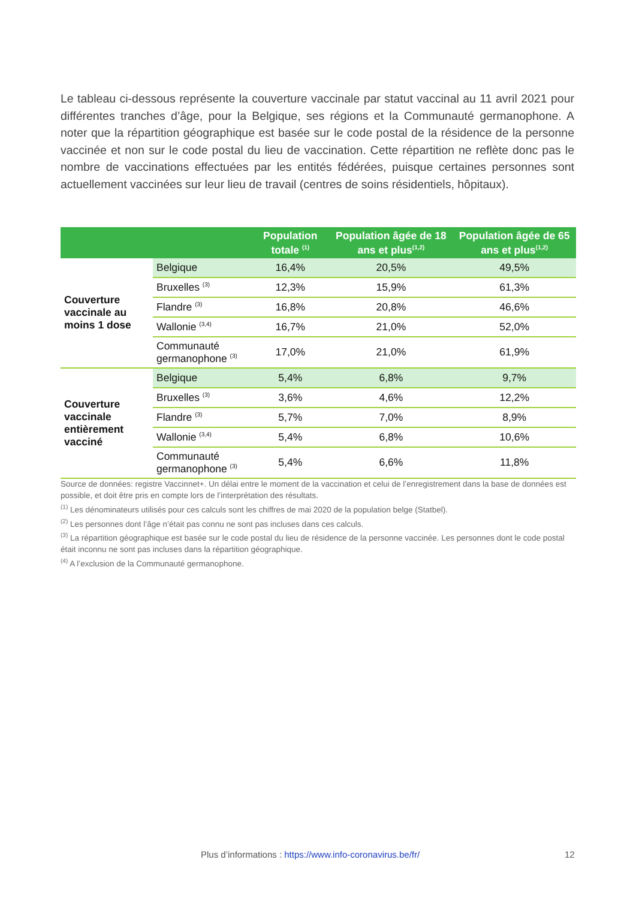Le tableau ci-dessous représente la couverture vaccinale par statut vaccinal au 11 avril 2021 pour différentes tranches d’âge, pour la Belgique, ses régions et la Communauté germanophone. A noter que la répartition géographique est basée sur le code postal de la résidence de la personne vaccinée et non sur le code postal du lieu de vaccination. Cette répartition ne reflète donc pas le nombre de vaccinations effectuées par les entités fédérées, puisque certaines personnes sont actuellement vaccinées sur leur lieu de travail (centres de soins résidentiels, hôpitaux).
| | | Population totale <sup>(1)</sup> | Population âgée de 18 ans et plus<sup>(1,2)</sup> | Population âgée de 65 ans et plus<sup>(1,2)</sup> |
| --- | --- | --- | --- | --- |
| Couverture vaccinale au moins 1 dose | Belgique | 16,4% | 20,5% | 49,5% |
| | Bruxelles <sup>(3)</sup> | 12,3% | 15,9% | 61,3% |
| | Flandre <sup>(3)</sup> | 16,8% | 20,8% | 46,6% |
| | Wallonie <sup>(3,4)</sup> | 16,7% | 21,0% | 52,0% |
| | Communauté germanophone <sup>(3)</sup> | 17,0% | 21,0% | 61,9% |
| Couverture vaccinale entièrement vacciné | Belgique | 5,4% | 6,8% | 9,7% |
| | Bruxelles <sup>(3)</sup> | 3,6% | 4,6% | 12,2% |
| | Flandre <sup>(3)</sup> | 5,7% | 7,0% | 8,9% |
| | Wallonie <sup>(3,4)</sup> | 5,4% | 6,8% | 10,6% |
| | Communauté germanophone <sup>(3)</sup> | 5,4% | 6,6% | 11,8% |
Source de données: registre Vaccinnet+. Un délai entre le moment de la vaccination et celui de l’enregistrement dans la base de données est possible, et doit être pris en compte lors de l’interprétation des résultats.
<sup>(1)</sup> Les dénominateurs utilisés pour ces calculs sont les chiffres de mai 2020 de la population belge (Statbel).
<sup>(2)</sup> Les personnes dont l’âge n’était pas connu ne sont pas incluses dans ces calculs.
<sup>(3)</sup> La répartition géographique est basée sur le code postal du lieu de résidence de la personne vaccinée. Les personnes dont le code postal était inconnu ne sont pas incluses dans la répartition géographique.
<sup>(4)</sup> A l’exclusion de la Communauté germanophone.
Plus d’informations : https://www.info-coronavirus.be/fr/
12